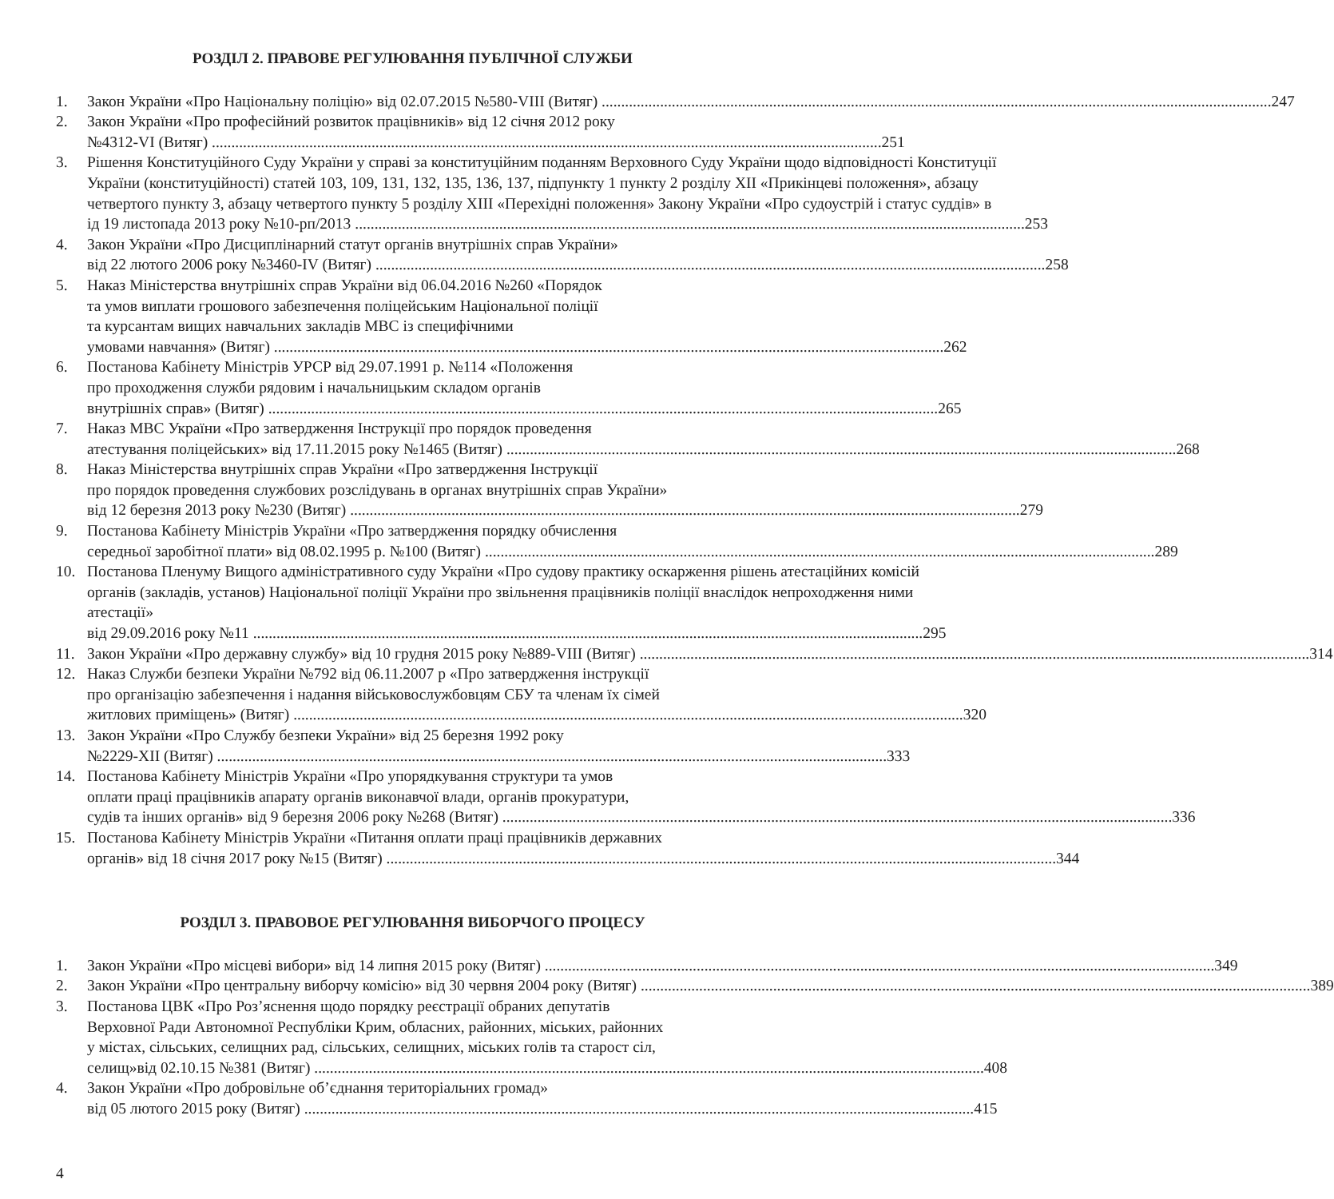РОЗДІЛ 2. ПРАВОВЕ РЕГУЛЮВАННЯ ПУБЛІЧНОЇ СЛУЖБИ
1. Закон України «Про Національну поліцію» від 02.07.2015 №580-VIII (Витяг) 247
2. Закон України «Про професійний розвиток працівників» від 12 січня 2012 року
№4312-VI (Витяг) 251
3. Рішення Конституційного Суду України у справі за конституційним поданням Верховного Суду України щодо відповідності Конституції України (конституційності) статей 103, 109, 131, 132, 135, 136, 137, підпункту 1 пункту 2 розділу XII «Прикінцеві положення», абзацу четвертого пункту 3, абзацу четвертого пункту 5 розділу XIII «Перехідні положення» Закону України «Про судоустрій і статус суддів» в
ід 19 листопада 2013 року №10-рп/2013 253
4. Закон України «Про Дисциплінарний статут органів внутрішніх справ України»
від 22 лютого 2006 року №3460-IV (Витяг) 258
5. Наказ Міністерства внутрішніх справ України від 06.04.2016 №260 «Порядок
та умов виплати грошового забезпечення поліцейським Національної поліції
та курсантам вищих навчальних закладів МВС із специфічними
умовами навчання» (Витяг) 262
6. Постанова Кабінету Міністрів УРСР від 29.07.1991 р. №114 «Положення
про проходження служби рядовим і начальницьким складом органів
внутрішніх справ» (Витяг) 265
7. Наказ МВС України «Про затвердження Інструкції про порядок проведення
атестування поліцейських» від 17.11.2015 року №1465 (Витяг) 268
8. Наказ Міністерства внутрішніх справ України «Про затвердження Інструкції
про порядок проведення службових розслідувань в органах внутрішніх справ України»
від 12 березня 2013 року №230 (Витяг) 279
9. Постанова Кабінету Міністрів України «Про затвердження порядку обчислення
середньої заробітної плати» від 08.02.1995 р. №100 (Витяг) 289
10. Постанова Пленуму Вищого адміністративного суду України «Про судову практику оскарження рішень атестаційних комісій органів (закладів, установ) Національної поліції України про звільнення працівників поліції внаслідок непроходження ними атестації»
від 29.09.2016 року №11 295
11. Закон України «Про державну службу» від 10 грудня 2015 року №889-VIII (Витяг) 314
12. Наказ Служби безпеки України №792 від 06.11.2007 р «Про затвердження інструкції
про організацію забезпечення і надання військовослужбовцям СБУ та членам їх сімей
житлових приміщень» (Витяг) 320
13. Закон України «Про Службу безпеки України» від 25 березня 1992 року
№2229-XII (Витяг) 333
14. Постанова Кабінету Міністрів України «Про упорядкування структури та умов
оплати праці працівників апарату органів виконавчої влади, органів прокуратури,
судів та інших органів» від 9 березня 2006 року №268 (Витяг) 336
15. Постанова Кабінету Міністрів України «Питання оплати праці працівників державних
органів» від 18 січня 2017 року №15 (Витяг) 344
РОЗДІЛ 3. ПРАВОВОЕ РЕГУЛЮВАННЯ ВИБОРЧОГО ПРОЦЕСУ
1. Закон України «Про місцеві вибори» від 14 липня 2015 року (Витяг) 349
2. Закон України «Про центральну виборчу комісію» від 30 червня 2004 року (Витяг) 389
3. Постанова ЦВК «Про Роз’яснення щодо порядку реєстрації обраних депутатів
Верховної Ради Автономної Республіки Крим, обласних, районних, міських, районних
у містах, сільських, селищних рад, сільських, селищних, міських голів та старост сіл,
селищ»від 02.10.15 №381 (Витяг) 408
4. Закон України «Про добровільне об’єднання територіальних громад»
від 05 лютого 2015 року (Витяг) 415
4